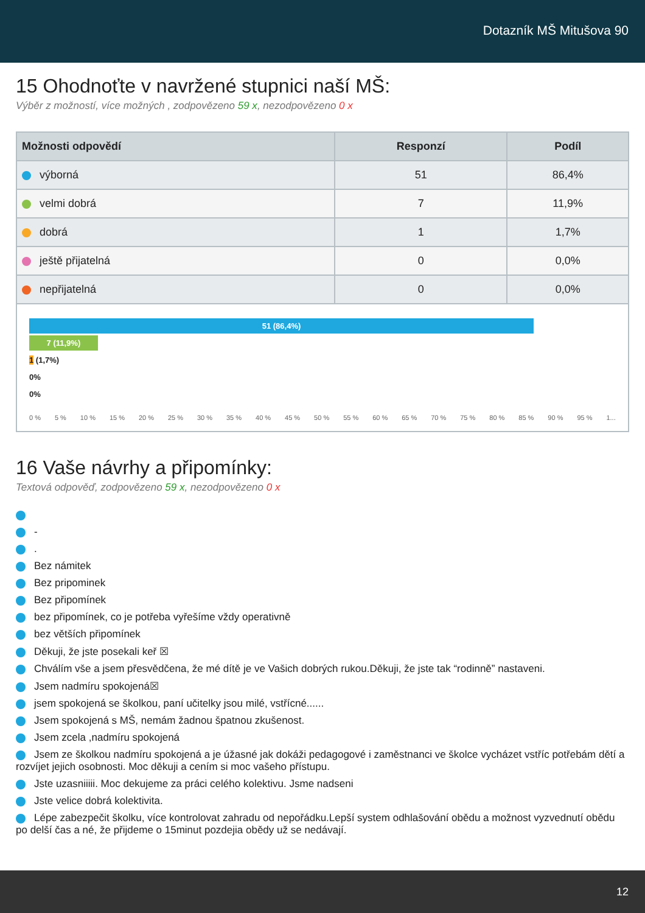Dotazník MŠ Mitušova 90
15 Ohodnoťte v navržené stupnici naší MŠ:
Výběr z možností, více možných , zodpovězeno 59 x, nezodpovězeno 0 x
| Možnosti odpovědí | Responzí | Podíl |
| --- | --- | --- |
| výborná | 51 | 86,4% |
| velmi dobrá | 7 | 11,9% |
| dobrá | 1 | 1,7% |
| ještě přijatelná | 0 | 0,0% |
| nepřijatelná | 0 | 0,0% |
51 (86,4%)
7 (11,9%)
1 (1,7%)
0%
0%
0 % 5 % 10 % 15 % 20 % 25 % 30 % 35 % 40 % 45 % 50 % 55 % 60 % 65 % 70 % 75 % 80 % 85 % 90 % 95 % 1...
16 Vaše návrhy a připomínky:
Textová odpověď, zodpovězeno 59 x, nezodpovězeno 0 x
-
.
Bez námitek
Bez pripominek
Bez připomínek
bez připomínek, co je potřeba vyřešíme vždy operativně
bez větších připomínek
Děkuji, že jste posekali keř ☒
Chválím vše a jsem přesvědčena, že mé dítě je ve Vašich dobrých rukou.Děkuji, že jste tak “rodinně” nastaveni.
Jsem nadmíru spokojená☒
jsem spokojená se školkou, paní učitelky jsou milé, vstřícné......
Jsem spokojená s MŠ, nemám žadnou špatnou zkušenost.
Jsem zcela ,nadmíru spokojená
Jsem ze školkou nadmíru spokojená a je úžasné jak dokáži pedagogové i zaměstnanci ve školce vycházet vstříc potřebám dětí a rozvíjet jejich osobnosti. Moc děkuji a cením si moc vašeho přístupu.
Jste uzasniiiii. Moc dekujeme za práci celého kolektivu. Jsme nadseni
Jste velice dobrá kolektivita.
Lépe zabezpečit školku, více kontrolovat zahradu od nepořádku.Lepší system odhlašování obědu a možnost vyzvednutí obědu po delší čas a né, že přijdeme o 15minut pozdejia obědy už se nedávají.
12